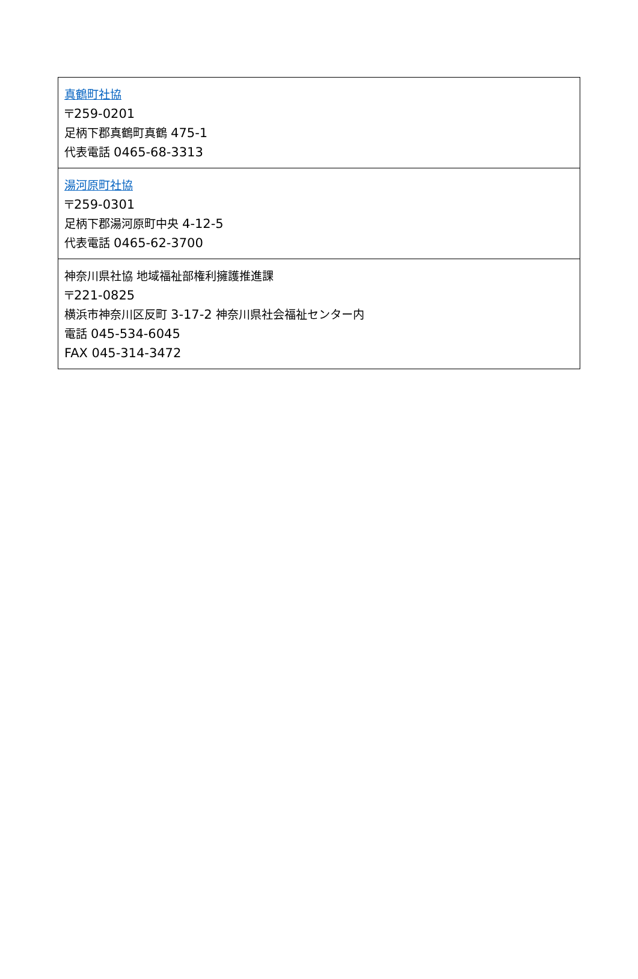| 真鶴町社協 〒259-0201 足柄下郡真鶴町真鶴 475-1 代表電話 0465-68-3313 |
| 湯河原町社協 〒259-0301 足柄下郡湯河原町中央 4-12-5 代表電話 0465-62-3700 |
| 神奈川県社協 地域福祉部権利擁護推進課 〒221-0825 横浜市神奈川区反町 3-17-2 神奈川県社会福祉センター内 電話 045-534-6045 FAX 045-314-3472 |